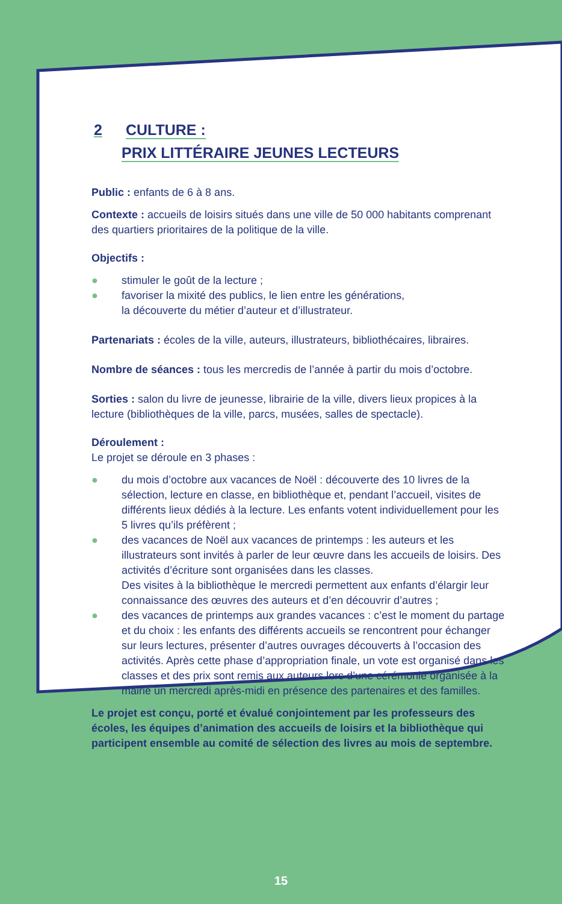2 CULTURE :
PRIX LITTÉRAIRE JEUNES LECTEURS
Public : enfants de 6 à 8 ans.
Contexte : accueils de loisirs situés dans une ville de 50 000 habitants comprenant des quartiers prioritaires de la politique de la ville.
Objectifs :
● stimuler le goût de la lecture ;
● favoriser la mixité des publics, le lien entre les générations,
la découverte du métier d’auteur et d’illustrateur.
Partenariats : écoles de la ville, auteurs, illustrateurs, bibliothécaires, libraires.
Nombre de séances : tous les mercredis de l’année à partir du mois d’octobre.
Sorties : salon du livre de jeunesse, librairie de la ville, divers lieux propices à la lecture (bibliothèques de la ville, parcs, musées, salles de spectacle).
Déroulement :
Le projet se déroule en 3 phases :
● du mois d’octobre aux vacances de Noël : découverte des 10 livres de la sélection, lecture en classe, en bibliothèque et, pendant l’accueil, visites de différents lieux dédiés à la lecture. Les enfants votent individuellement pour les 5 livres qu’ils préfèrent ;
● des vacances de Noël aux vacances de printemps : les auteurs et les illustrateurs sont invités à parler de leur œuvre dans les accueils de loisirs. Des activités d’écriture sont organisées dans les classes.
Des visites à la bibliothèque le mercredi permettent aux enfants d’élargir leur connaissance des œuvres des auteurs et d’en découvrir d’autres ;
● des vacances de printemps aux grandes vacances : c’est le moment du partage et du choix : les enfants des différents accueils se rencontrent pour échanger sur leurs lectures, présenter d’autres ouvrages découverts à l’occasion des activités. Après cette phase d’appropriation finale, un vote est organisé dans les classes et des prix sont remis aux auteurs lors d’une cérémonie organisée à la mairie un mercredi après-midi en présence des partenaires et des familles.
Le projet est conçu, porté et évalué conjointement par les professeurs des écoles, les équipes d’animation des accueils de loisirs et la bibliothèque qui participent ensemble au comité de sélection des livres au mois de septembre.
15